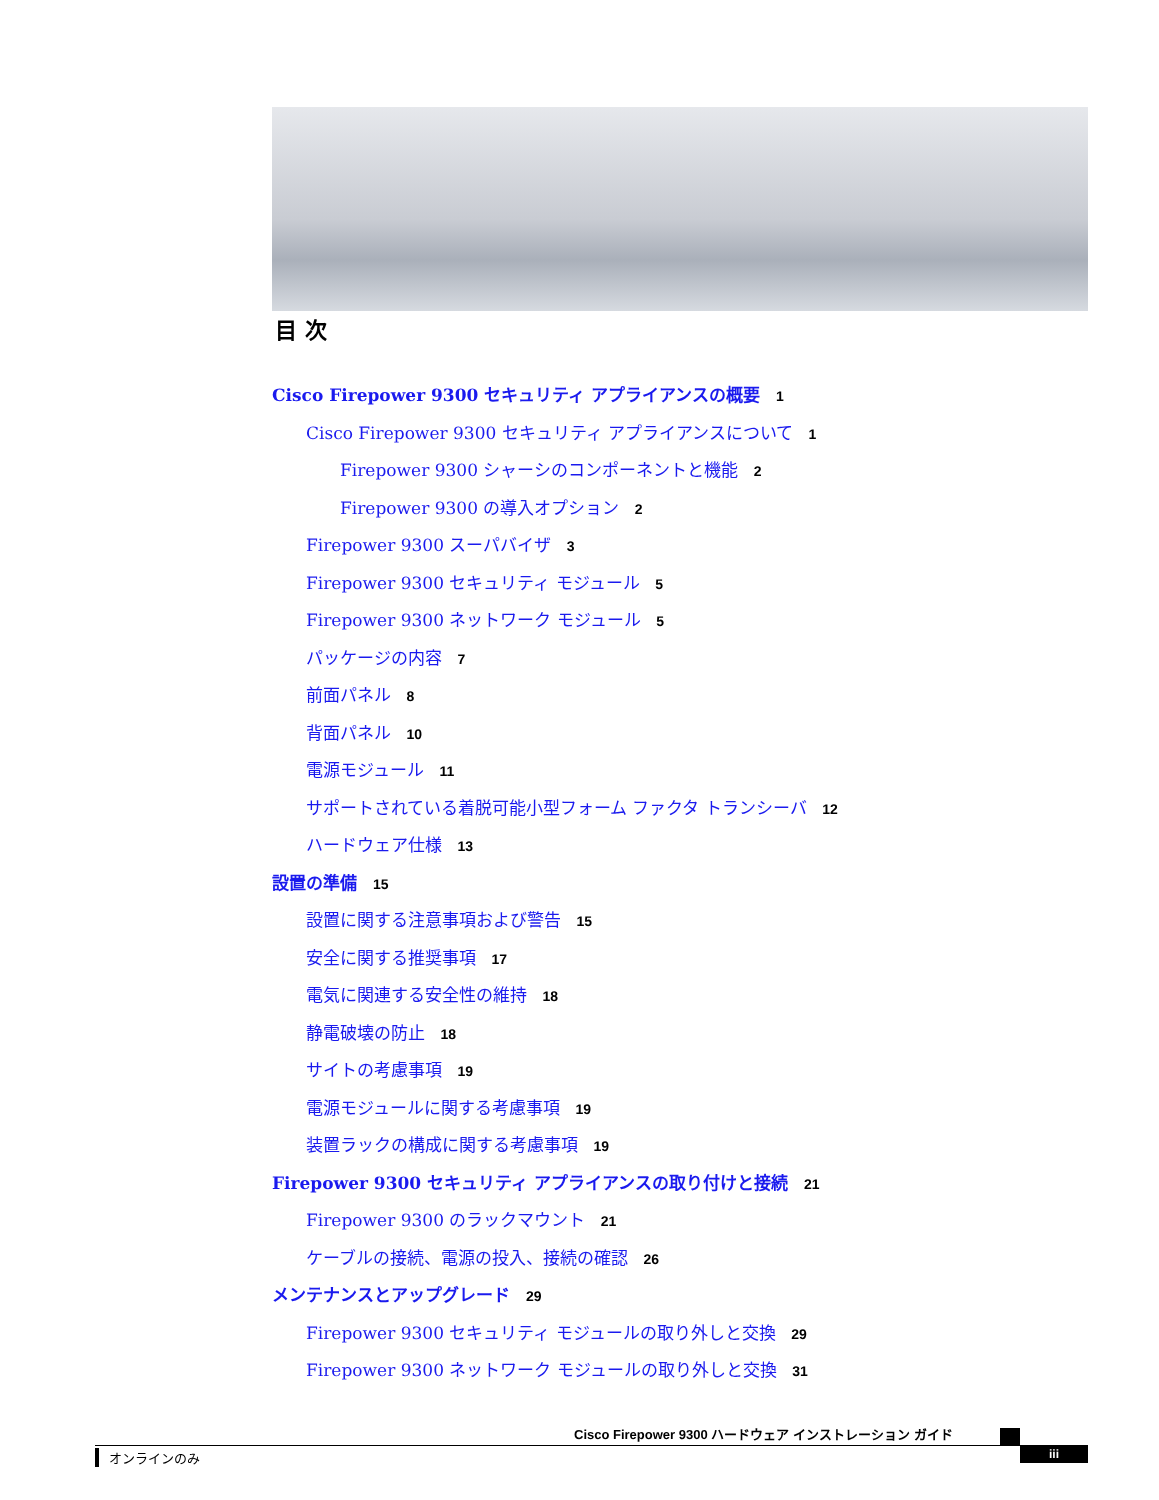目 次
Cisco Firepower 9300 セキュリティ アプライアンスの概要 1
Cisco Firepower 9300 セキュリティ アプライアンスについて 1
Firepower 9300 シャーシのコンポーネントと機能 2
Firepower 9300 の導入オプション 2
Firepower 9300 スーパバイザ 3
Firepower 9300 セキュリティ モジュール 5
Firepower 9300 ネットワーク モジュール 5
パッケージの内容 7
前面パネル 8
背面パネル 10
電源モジュール 11
サポートされている着脱可能小型フォーム ファクタ トランシーバ 12
ハードウェア仕様 13
設置の準備 15
設置に関する注意事項および警告 15
安全に関する推奨事項 17
電気に関連する安全性の維持 18
静電破壊の防止 18
サイトの考慮事項 19
電源モジュールに関する考慮事項 19
装置ラックの構成に関する考慮事項 19
Firepower 9300 セキュリティ アプライアンスの取り付けと接続 21
Firepower 9300 のラックマウント 21
ケーブルの接続、電源の投入、接続の確認 26
メンテナンスとアップグレード 29
Firepower 9300 セキュリティ モジュールの取り外しと交換 29
Firepower 9300 ネットワーク モジュールの取り外しと交換 31
Cisco Firepower 9300 ハードウェア インストレーション ガイド
オンラインのみ iii